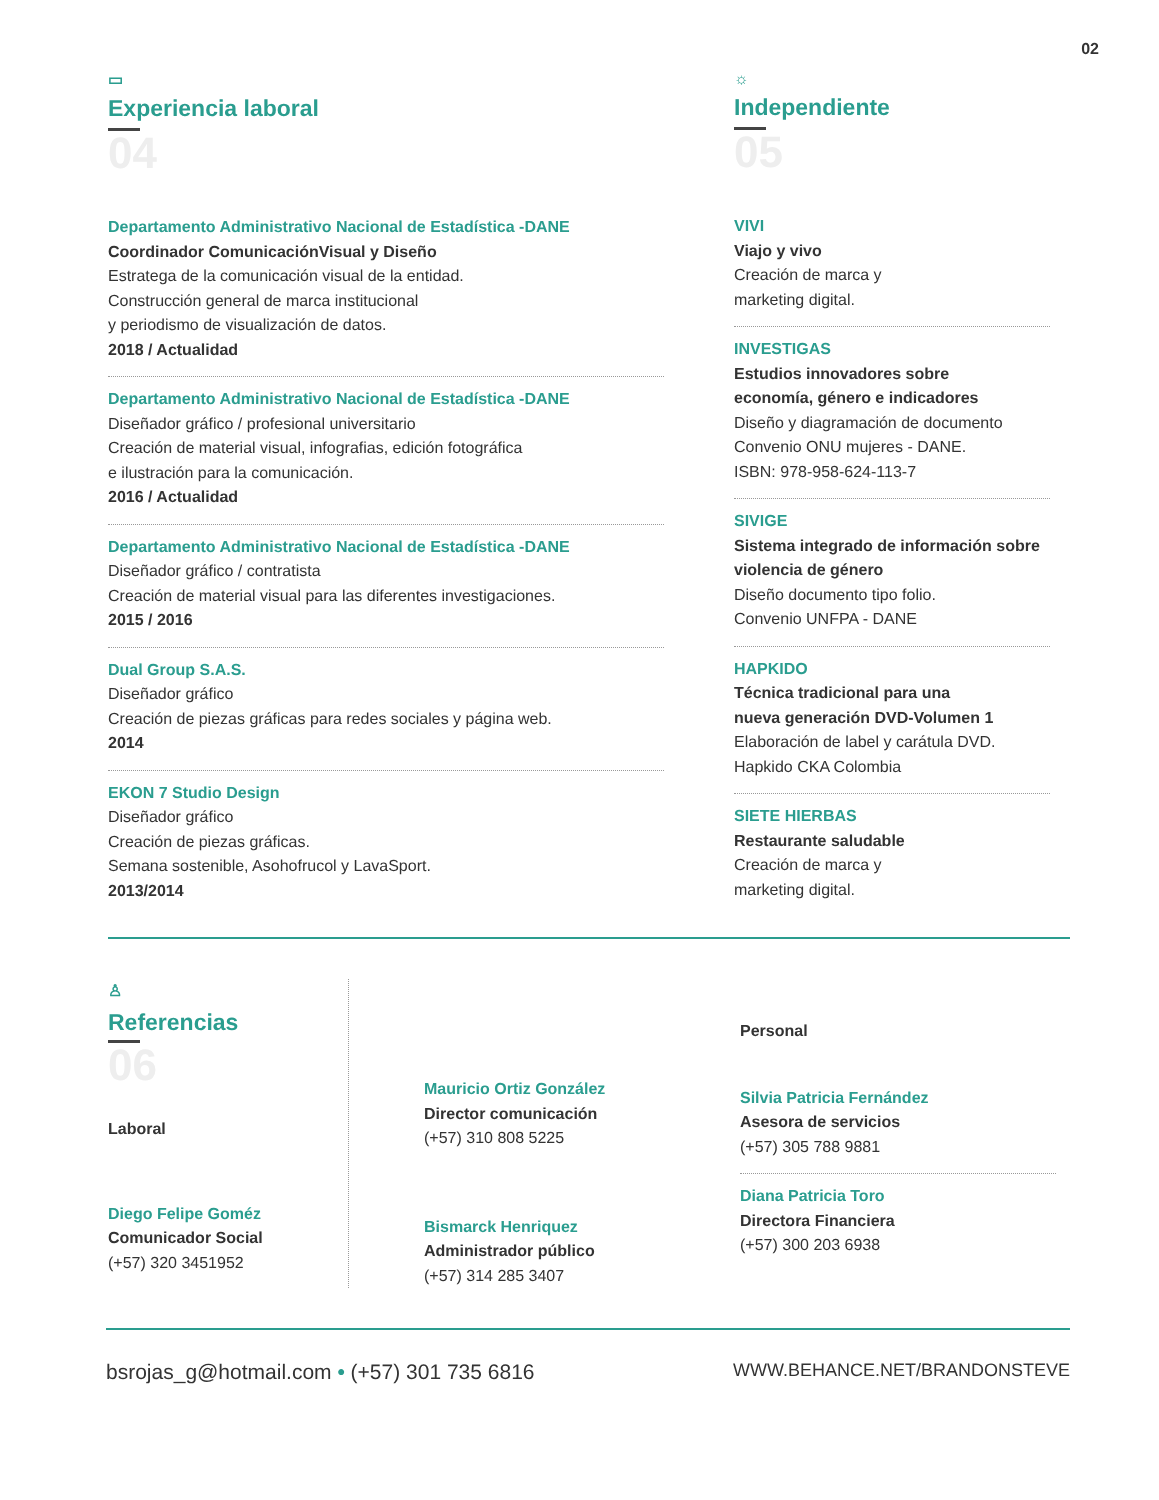02
▭
Experiencia laboral
04
Departamento Administrativo Nacional de Estadística -DANE
Coordinador ComunicaciónVisual y Diseño
Estratega de la comunicación visual de la entidad.
Construcción general de marca institucional
y periodismo de visualización de datos.
2018 / Actualidad
Departamento Administrativo Nacional de Estadística -DANE
Diseñador gráfico / profesional universitario
Creación de material visual, infografias, edición fotográfica
e ilustración para la comunicación.
2016 / Actualidad
Departamento Administrativo Nacional de Estadística -DANE
Diseñador gráfico / contratista
Creación de material visual para las diferentes investigaciones.
2015 / 2016
Dual Group S.A.S.
Diseñador gráfico
Creación de piezas gráficas para redes sociales y página web.
2014
EKON 7 Studio Design
Diseñador gráfico
Creación de piezas gráficas.
Semana sostenible, Asohofrucol y LavaSport.
2013/2014
☼
Independiente
05
VIVI
Viajo y vivo
Creación de marca y
marketing digital.
INVESTIGAS
Estudios innovadores sobre
economía, género e indicadores
Diseño y diagramación de documento
Convenio ONU mujeres - DANE.
ISBN: 978-958-624-113-7
SIVIGE
Sistema integrado de información sobre
violencia de género
Diseño documento tipo folio.
Convenio UNFPA - DANE
HAPKIDO
Técnica tradicional para una
nueva generación DVD-Volumen 1
Elaboración de label y carátula DVD.
Hapkido CKA Colombia
SIETE HIERBAS
Restaurante saludable
Creación de marca y
marketing digital.
♙
Referencias
06
Laboral
Diego Felipe Goméz
Comunicador Social
(+57) 320 3451952
Mauricio Ortiz González
Director comunicación
(+57) 310 808 5225
Bismarck Henriquez
Administrador público
(+57) 314 285 3407
Personal
Silvia Patricia Fernández
Asesora de servicios
(+57) 305 788 9881
Diana Patricia Toro
Directora Financiera
(+57) 300 203 6938
bsrojas_g@hotmail.com • (+57) 301 735 6816 WWW.BEHANCE.NET/BRANDONSTEVE